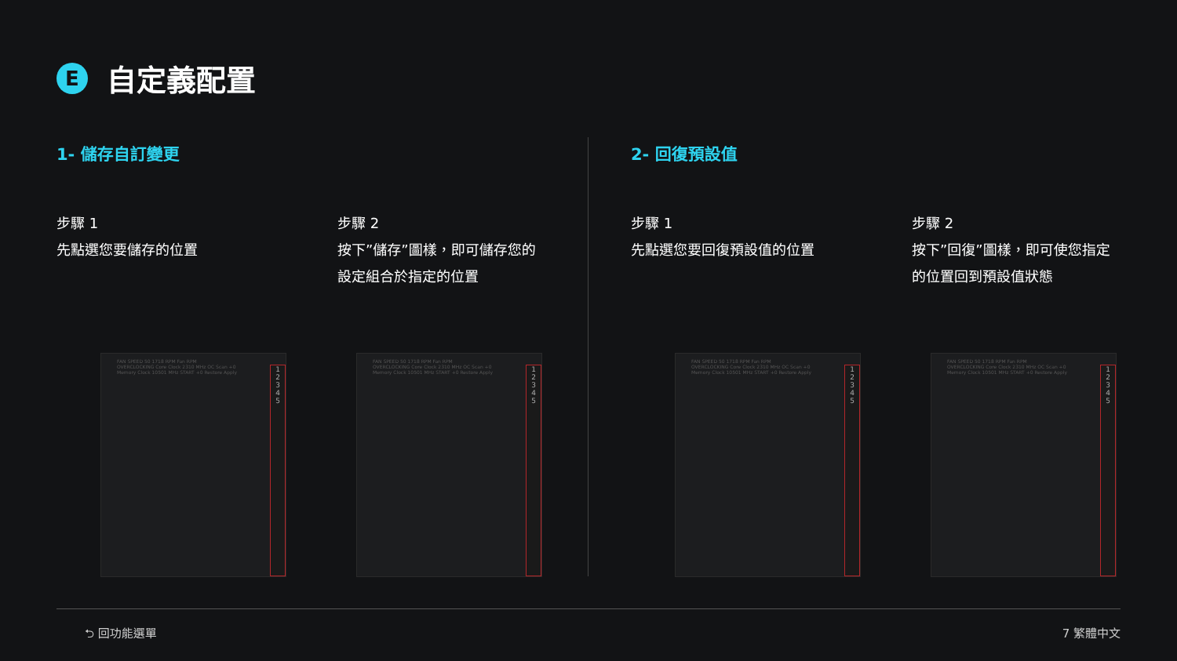E
自定義配置
1- 儲存自訂變更 2- 回復預設值
步驟 1
先點選您要儲存的位置
步驟 2
按下”儲存”圖樣，即可儲存您的設定組合於指定的位置
步驟 1
先點選您要回復預設值的位置
步驟 2
按下”回復”圖樣，即可使您指定的位置回到預設值狀態
FAN SPEED 50 1718 RPM Fan RPM
OVERCLOCKING Core Clock 2310 MHz OC Scan +0
Memory Clock 10501 MHz START +0 Restore Apply
1
2
3
4
5
FAN SPEED 50 1718 RPM Fan RPM
OVERCLOCKING Core Clock 2310 MHz OC Scan +0
Memory Clock 10501 MHz START +0 Restore Apply
1
2
3
4
5
FAN SPEED 50 1718 RPM Fan RPM
OVERCLOCKING Core Clock 2310 MHz OC Scan +0
Memory Clock 10501 MHz START +0 Restore Apply
1
2
3
4
5
FAN SPEED 50 1718 RPM Fan RPM
OVERCLOCKING Core Clock 2310 MHz OC Scan +0
Memory Clock 10501 MHz START +0 Restore Apply
1
2
3
4
5
⮌ 回功能選單 7 繁體中文